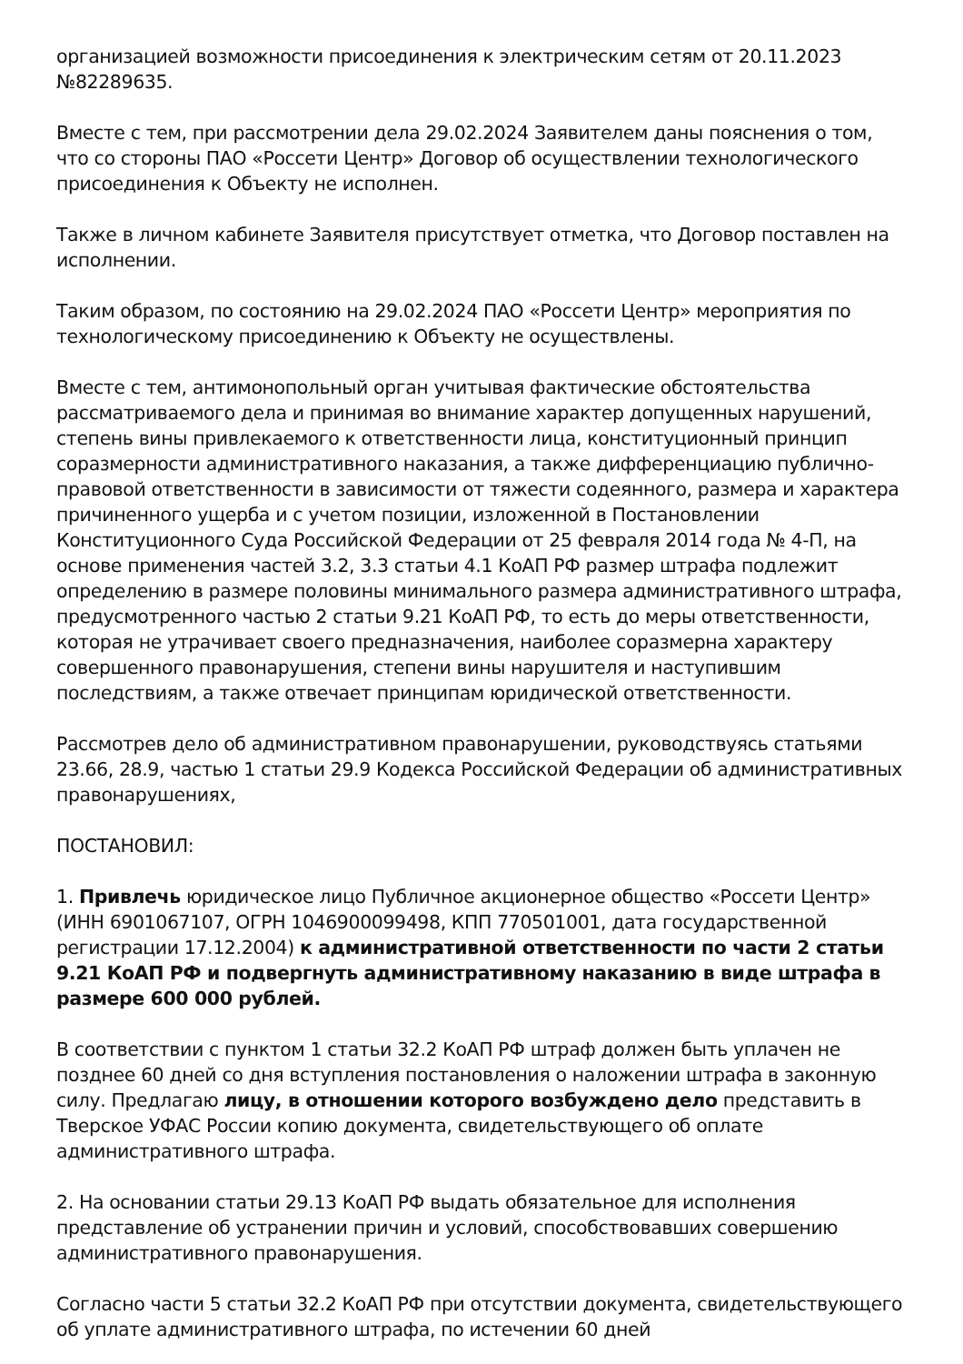организацией возможности присоединения к электрическим сетям от 20.11.2023 №82289635.
Вместе с тем, при рассмотрении дела 29.02.2024 Заявителем даны пояснения о том, что со стороны ПАО «Россети Центр» Договор об осуществлении технологического присоединения к Объекту не исполнен.
Также в личном кабинете Заявителя присутствует отметка, что Договор поставлен на исполнении.
Таким образом, по состоянию на 29.02.2024 ПАО «Россети Центр» мероприятия по технологическому присоединению к Объекту не осуществлены.
Вместе с тем, антимонопольный орган учитывая фактические обстоятельства рассматриваемого дела и принимая во внимание характер допущенных нарушений, степень вины привлекаемого к ответственности лица, конституционный принцип соразмерности административного наказания, а также дифференциацию публично-правовой ответственности в зависимости от тяжести содеянного, размера и характера причиненного ущерба и с учетом позиции, изложенной в Постановлении Конституционного Суда Российской Федерации от 25 февраля 2014 года № 4-П, на основе применения частей 3.2, 3.3 статьи 4.1 КоАП РФ размер штрафа подлежит определению в размере половины минимального размера административного штрафа, предусмотренного частью 2 статьи 9.21 КоАП РФ, то есть до меры ответственности, которая не утрачивает своего предназначения, наиболее соразмерна характеру совершенного правонарушения, степени вины нарушителя и наступившим последствиям, а также отвечает принципам юридической ответственности.
Рассмотрев дело об административном правонарушении, руководствуясь статьями 23.66, 28.9, частью 1 статьи 29.9 Кодекса Российской Федерации об административных правонарушениях,
ПОСТАНОВИЛ:
1. Привлечь юридическое лицо Публичное акционерное общество «Россети Центр» (ИНН 6901067107, ОГРН 1046900099498, КПП 770501001, дата государственной регистрации 17.12.2004) к административной ответственности по части 2 статьи 9.21 КоАП РФ и подвергнуть административному наказанию в виде штрафа в размере 600 000 рублей.
В соответствии с пунктом 1 статьи 32.2 КоАП РФ штраф должен быть уплачен не позднее 60 дней со дня вступления постановления о наложении штрафа в законную силу. Предлагаю лицу, в отношении которого возбуждено дело представить в Тверское УФАС России копию документа, свидетельствующего об оплате административного штрафа.
2. На основании статьи 29.13 КоАП РФ выдать обязательное для исполнения представление об устранении причин и условий, способствовавших совершению административного правонарушения.
Согласно части 5 статьи 32.2 КоАП РФ при отсутствии документа, свидетельствующего об уплате административного штрафа, по истечении 60 дней